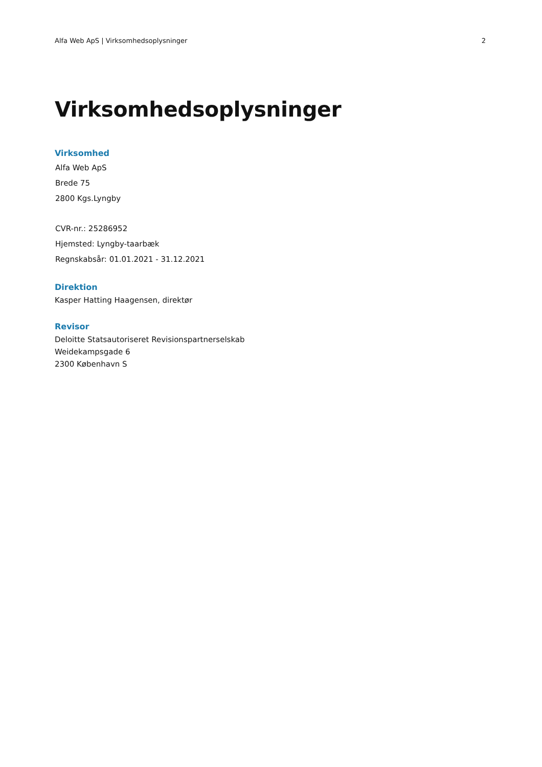Alfa Web ApS | Virksomhedsoplysninger 2
Virksomhedsoplysninger
Virksomhed
Alfa Web ApS
Brede 75
2800 Kgs.Lyngby
CVR-nr.: 25286952
Hjemsted: Lyngby-taarbæk
Regnskabsår: 01.01.2021 - 31.12.2021
Direktion
Kasper Hatting Haagensen, direktør
Revisor
Deloitte Statsautoriseret Revisionspartnerselskab
Weidekampsgade 6
2300 København S